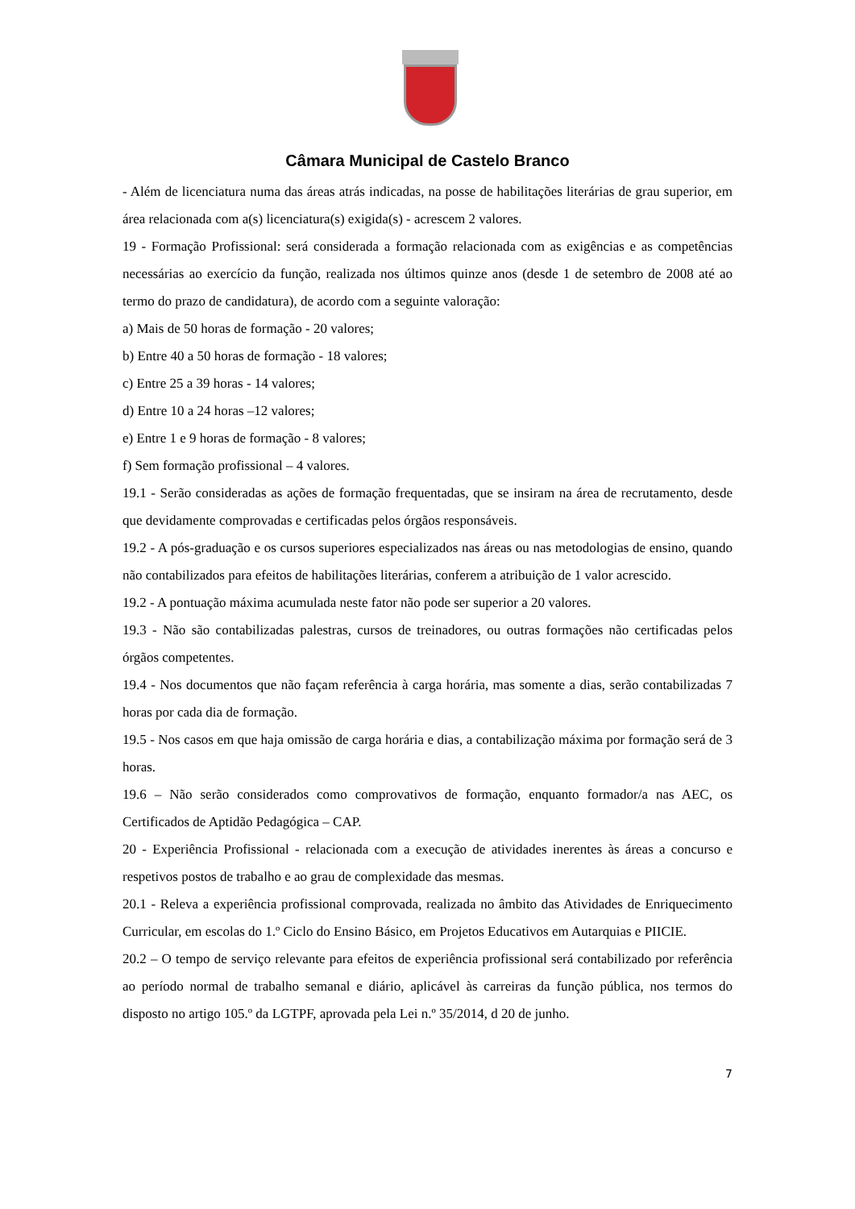Câmara Municipal de Castelo Branco
- Além de licenciatura numa das áreas atrás indicadas, na posse de habilitações literárias de grau superior, em área relacionada com a(s) licenciatura(s) exigida(s) - acrescem 2 valores.
19 - Formação Profissional: será considerada a formação relacionada com as exigências e as competências necessárias ao exercício da função, realizada nos últimos quinze anos (desde 1 de setembro de 2008 até ao termo do prazo de candidatura), de acordo com a seguinte valoração:
a) Mais de 50 horas de formação - 20 valores;
b) Entre 40 a 50 horas de formação - 18 valores;
c) Entre 25 a 39 horas - 14 valores;
d) Entre 10 a 24 horas –12 valores;
e) Entre 1 e 9 horas de formação - 8 valores;
f) Sem formação profissional – 4 valores.
19.1 - Serão consideradas as ações de formação frequentadas, que se insiram na área de recrutamento, desde que devidamente comprovadas e certificadas pelos órgãos responsáveis.
19.2 - A pós-graduação e os cursos superiores especializados nas áreas ou nas metodologias de ensino, quando não contabilizados para efeitos de habilitações literárias, conferem a atribuição de 1 valor acrescido.
19.2 - A pontuação máxima acumulada neste fator não pode ser superior a 20 valores.
19.3 - Não são contabilizadas palestras, cursos de treinadores, ou outras formações não certificadas pelos órgãos competentes.
19.4 - Nos documentos que não façam referência à carga horária, mas somente a dias, serão contabilizadas 7 horas por cada dia de formação.
19.5 - Nos casos em que haja omissão de carga horária e dias, a contabilização máxima por formação será de 3 horas.
19.6 – Não serão considerados como comprovativos de formação, enquanto formador/a nas AEC, os Certificados de Aptidão Pedagógica – CAP.
20 - Experiência Profissional - relacionada com a execução de atividades inerentes às áreas a concurso e respetivos postos de trabalho e ao grau de complexidade das mesmas.
20.1 - Releva a experiência profissional comprovada, realizada no âmbito das Atividades de Enriquecimento Curricular, em escolas do 1.º Ciclo do Ensino Básico, em Projetos Educativos em Autarquias e PIICIE.
20.2 – O tempo de serviço relevante para efeitos de experiência profissional será contabilizado por referência ao período normal de trabalho semanal e diário, aplicável às carreiras da função pública, nos termos do disposto no artigo 105.º da LGTPF, aprovada pela Lei n.º 35/2014, d 20 de junho.
7